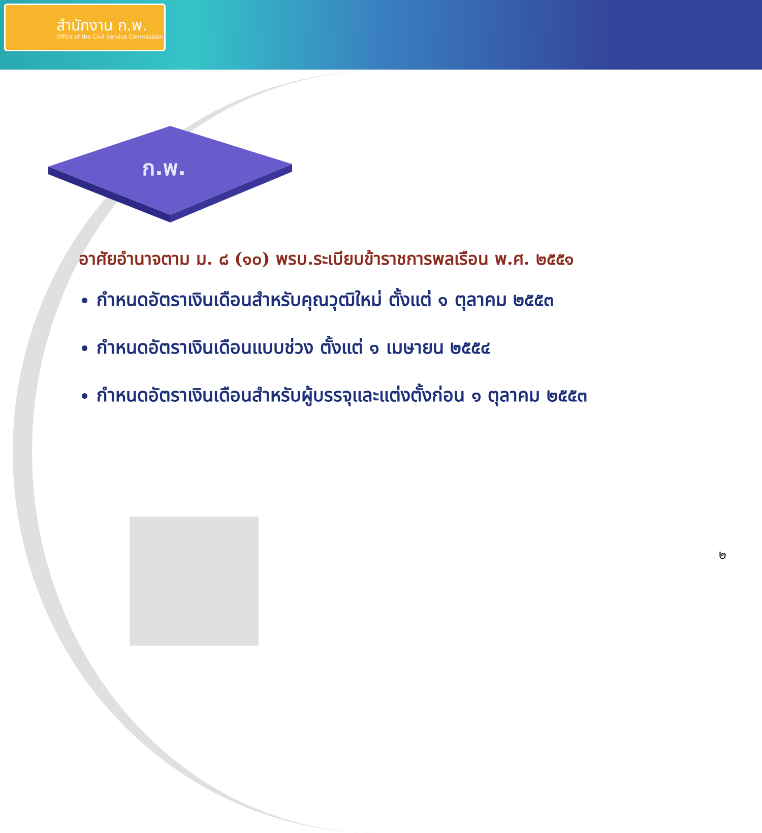สำนักงาน ก.พ.
Office of the Civil Service Commission
ก.พ.
อาศัยอำนาจตาม ม. ๘ (๑๐) พรบ.ระเบียบข้าราชการพลเรือน พ.ศ. ๒๕๕๑
กำหนดอัตราเงินเดือนสำหรับคุณวุฒิใหม่ ตั้งแต่ ๑ ตุลาคม ๒๕๕๓
กำหนดอัตราเงินเดือนแบบช่วง ตั้งแต่ ๑ เมษายน ๒๕๕๔
กำหนดอัตราเงินเดือนสำหรับผู้บรรจุและแต่งตั้งก่อน ๑ ตุลาคม ๒๕๕๓
๒